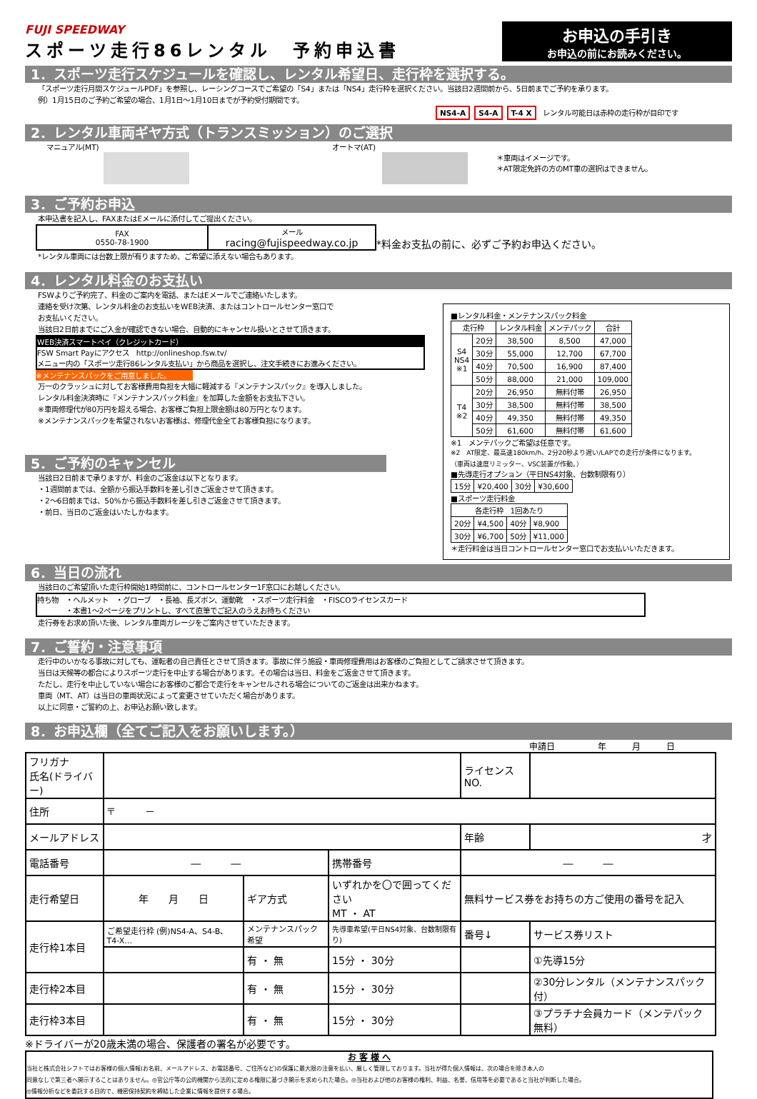FUJI SPEEDWAY
スポーツ走行86レンタル　予約申込書
お申込の手引き
お申込の前にお読みください。
1．スポーツ走行スケジュールを確認し、レンタル希望日、走行枠を選択する。
「スポーツ走行月間スケジュールPDF」を参照し、レーシングコースでご希望の「S4」または「NS4」走行枠を選択ください。当該日2週間前から、5日前までご予約を承ります。
例）1月15日のご予約ご希望の場合、1月1日～1月10日までが予約受付期間です。
NS4-A S4-A T-4 X レンタル可能日は赤枠の走行枠が目印です
2．レンタル車両ギヤ方式（トランスミッション）のご選択
マニュアル(MT) オートマ(AT)
＊車両はイメージです。
＊AT限定免許の方のMT車の選択はできません。
3．ご予約お申込
本申込書を記入し、FAXまたはEメールに添付してご提出ください。
| FAX 0550-78-1900 | メール racing@fujispeedway.co.jp |
*料金お支払の前に、必ずご予約お申込ください。
*レンタル車両には台数上限が有りますため、ご希望に添えない場合もあります。
4．レンタル料金のお支払い
FSWよりご予約完了、料金のご案内を電話、またはEメールでご連絡いたします。
連絡を受け次第、レンタル料金のお支払いをWEB決済、またはコントロールセンター窓口で
お支払いください。
当該日2日前までにご入金が確認できない場合、自動的にキャンセル扱いとさせて頂きます。
WEB決済スマートペイ（クレジットカード）
FSW Smart Payにアクセス　http://onlineshop.fsw.tv/
メニュー内の「スポーツ走行86レンタル支払い」から商品を選択し、注文手続きにお進みください。
※メンテナンスパックをご用意しました。
万一のクラッシュに対してお客様費用負担を大幅に軽減する『メンテナンスパック』を導入しました。
レンタル料金決済時に『メンテナンスパック料金』を加算した金額をお支払下さい。
※車両修理代が80万円を超える場合、お客様ご負担上限金額は80万円となります。
※メンテナンスパックを希望されないお客様は、修理代金全てお客様負担になります。
5．ご予約のキャンセル
当該日2日前まで承りますが、料金のご返金は以下となります。
・1週間前までは、全額から振込手数料を差し引きご返金させて頂きます。
・2～6日前までは、50%から振込手数料を差し引きご返金させて頂きます。
・前日、当日のご返金はいたしかねます。
■レンタル料金・メンテナンスパック料金
| 走行枠 | | レンタル料金 | メンテパック | 合計 |
| --- | --- | --- | --- | --- |
| S4 NS4 ※1 | 20分 | 38,500 | 8,500 | 47,000 |
| | 30分 | 55,000 | 12,700 | 67,700 |
| | 40分 | 70,500 | 16,900 | 87,400 |
| | 50分 | 88,000 | 21,000 | 109,000 |
| T4 ※2 | 20分 | 26,950 | 無料付帯 | 26,950 |
| | 30分 | 38,500 | 無料付帯 | 38,500 |
| | 40分 | 49,350 | 無料付帯 | 49,350 |
| | 50分 | 61,600 | 無料付帯 | 61,600 |
※1　メンテパックご希望は任意です。
※2　AT限定、最高速180km/h、2分20秒より遅い/LAPでの走行が条件になります。
（車両は速度リミッター、VSC装置が作動。）
■先導走行オプション（平日NS4対象、台数制限有り）
| 15分 | ¥20,400 | 30分 | ¥30,600 |
■スポーツ走行料金
| 各走行枠 1回あたり | | | |
| 20分 | ¥4,500 | 40分 | ¥8,900 |
| 30分 | ¥6,700 | 50分 | ¥11,000 |
＊走行料金は当日コントロールセンター窓口でお支払いいただきます。
6．当日の流れ
当該日のご希望頂いた走行枠開始1時間前に、コントロールセンター1F窓口にお越しください。
持ち物　・ヘルメット　・グローブ　・長袖、長ズボン、運動靴　・スポーツ走行料金　・FISCOライセンスカード
　　　　・本書1～2ページをプリントし、すべて直筆でご記入のうえお持ちください
走行券をお求め頂いた後、レンタル車両ガレージをご案内させていただきます。
7．ご誓約・注意事項
走行中のいかなる事故に対しても、運転者の自己責任とさせて頂きます。事故に伴う施設・車両修理費用はお客様のご負担としてご請求させて頂きます。
当日は天候等の都合によりスポーツ走行を中止する場合があります。その場合は当日、料金をご返金させて頂きます。
ただし、走行を中止していない場合にお客様のご都合で走行をキャンセルされる場合についてのご返金は出来かねます。
車両（MT、AT）は当日の車両状況によって変更させていただく場合があります。
以上に同意・ご誓約の上、お申込お願い致します。
8．お申込欄（全てご記入をお願いします。）
申請日　　　　　年　　　月　　　日
| フリガナ 氏名(ドライバー) | | | | ライセンスNO. | |
| 住所 | 〒 － | | | | |
| メールアドレス | | | | 年齢 | 才 |
| 電話番号 | ― ― | | 携帯番号 | ― ― | |
| 走行希望日 | 年 月 日 | ギア方式 | いずれかを〇で囲ってください MT ・ AT | 無料サービス券をお持ちの方ご使用の番号を記入 | |
| 走行枠1本目 | ご希望走行枠 (例)NS4-A、S4-B、T4-X… | メンテナンスパック希望 | 先導車希望(平日NS4対象、台数制限有り) | 番号↓ | サービス券リスト |
| | | 有 ・ 無 | 15分 ・ 30分 | | ①先導15分 |
| 走行枠2本目 | | 有 ・ 無 | 15分 ・ 30分 | | ②30分レンタル（メンテナンスパック付） |
| 走行枠3本目 | | 有 ・ 無 | 15分 ・ 30分 | | ③プラチナ会員カード（メンテパック無料） |
※ドライバーが20歳未満の場合、保護者の署名が必要です。
お 客 様 へ
当社と株式会社シフトではお客様の個人情報(お名前、メールアドレス、お電話番号、ご住所など)の保護に最大限の注意を払い、厳しく管理しております。当社が得た個人情報は、次の場合を除き本人の
同意なしで第三者へ開示することはありません。◎官公庁等の公的機関から法的に定める権限に基づき開示を求められた場合。◎当社および他のお客様の権利、利益、名誉、信用等を必要であると当社が判断した場合。
◎情報分析などを委託する目的で、機密保持契約を締結した企業に情報を提供する場合。